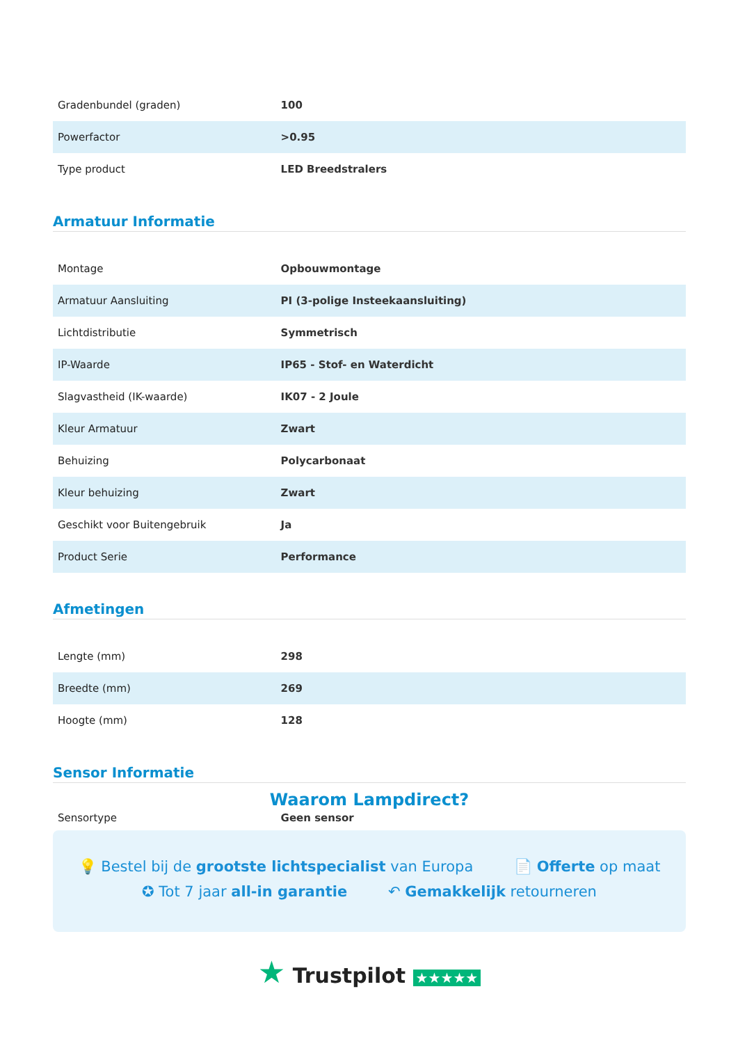| Gradenbundel (graden) | 100 |
| Powerfactor | >0.95 |
| Type product | LED Breedstralers |
Armatuur Informatie
| Montage | Opbouwmontage |
| Armatuur Aansluiting | PI (3-polige Insteekaansluiting) |
| Lichtdistributie | Symmetrisch |
| IP-Waarde | IP65 - Stof- en Waterdicht |
| Slagvastheid (IK-waarde) | IK07 - 2 Joule |
| Kleur Armatuur | Zwart |
| Behuizing | Polycarbonaat |
| Kleur behuizing | Zwart |
| Geschikt voor Buitengebruik | Ja |
| Product Serie | Performance |
Afmetingen
| Lengte (mm) | 298 |
| Breedte (mm) | 269 |
| Hoogte (mm) | 128 |
Sensor Informatie
Waarom Lampdirect?
| Sensortype | Geen sensor |
💡 Bestel bij de grootste lichtspecialist van Europa 📄 Offerte op maat
✪ Tot 7 jaar all-in garantie ↶ Gemakkelijk retourneren
★ Trustpilot ★★★★★